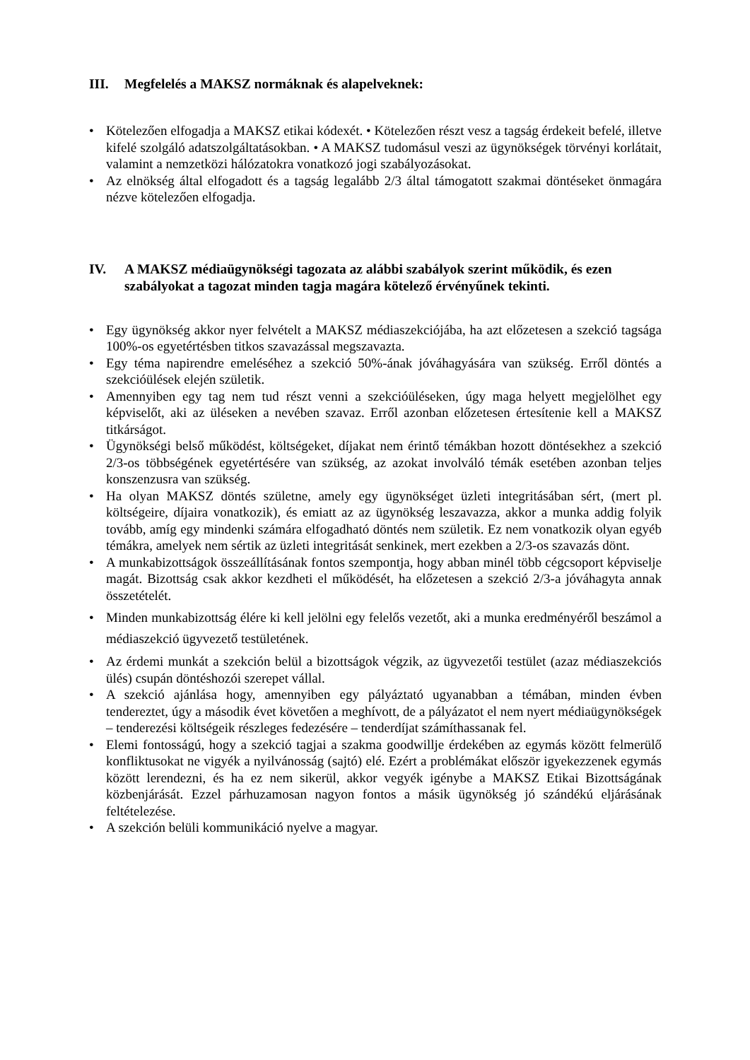III. Megfelelés a MAKSZ normáknak és alapelveknek:
• Kötelezően elfogadja a MAKSZ etikai kódexét. • Kötelezően részt vesz a tagság érdekeit befelé, illetve kifelé szolgáló adatszolgáltatásokban. • A MAKSZ tudomásul veszi az ügynökségek törvényi korlátait, valamint a nemzetközi hálózatokra vonatkozó jogi szabályozásokat.
• Az elnökség által elfogadott és a tagság legalább 2/3 által támogatott szakmai döntéseket önmagára nézve kötelezően elfogadja.
IV. A MAKSZ médiaügynökségi tagozata az alábbi szabályok szerint működik, és ezen szabályokat a tagozat minden tagja magára kötelező érvényűnek tekinti.
• Egy ügynökség akkor nyer felvételt a MAKSZ médiaszekciójába, ha azt előzetesen a szekció tagsága 100%-os egyetértésben titkos szavazással megszavazta.
• Egy téma napirendre emeléséhez a szekció 50%-ának jóváhagyására van szükség. Erről döntés a szekcióülések elején születik.
• Amennyiben egy tag nem tud részt venni a szekcióüléseken, úgy maga helyett megjelölhet egy képviselőt, aki az üléseken a nevében szavaz. Erről azonban előzetesen értesítenie kell a MAKSZ titkárságot.
• Ügynökségi belső működést, költségeket, díjakat nem érintő témákban hozott döntésekhez a szekció 2/3-os többségének egyetértésére van szükség, az azokat involváló témák esetében azonban teljes konszenzusra van szükség.
• Ha olyan MAKSZ döntés születne, amely egy ügynökséget üzleti integritásában sért, (mert pl. költségeire, díjaira vonatkozik), és emiatt az az ügynökség leszavazza, akkor a munka addig folyik tovább, amíg egy mindenki számára elfogadható döntés nem születik. Ez nem vonatkozik olyan egyéb témákra, amelyek nem sértik az üzleti integritását senkinek, mert ezekben a 2/3-os szavazás dönt.
• A munkabizottságok összeállításának fontos szempontja, hogy abban minél több cégcsoport képviselje magát. Bizottság csak akkor kezdheti el működését, ha előzetesen a szekció 2/3-a jóváhagyta annak összetételét.
• Minden munkabizottság élére ki kell jelölni egy felelős vezetőt, aki a munka eredményéről beszámol a médiaszekció ügyvezető testületének.
• Az érdemi munkát a szekción belül a bizottságok végzik, az ügyvezetői testület (azaz médiaszekciós ülés) csupán döntéshozói szerepet vállal.
• A szekció ajánlása hogy, amennyiben egy pályáztató ugyanabban a témában, minden évben tendereztet, úgy a második évet követően a meghívott, de a pályázatot el nem nyert médiaügynökségek – tenderezési költségeik részleges fedezésére – tenderdíjat számíthassanak fel.
• Elemi fontosságú, hogy a szekció tagjai a szakma goodwillje érdekében az egymás között felmerülő konfliktusokat ne vigyék a nyilvánosság (sajtó) elé. Ezért a problémákat először igyekezzenek egymás között lerendezni, és ha ez nem sikerül, akkor vegyék igénybe a MAKSZ Etikai Bizottságának közbenjárását. Ezzel párhuzamosan nagyon fontos a másik ügynökség jó szándékú eljárásának feltételezése.
• A szekción belüli kommunikáció nyelve a magyar.